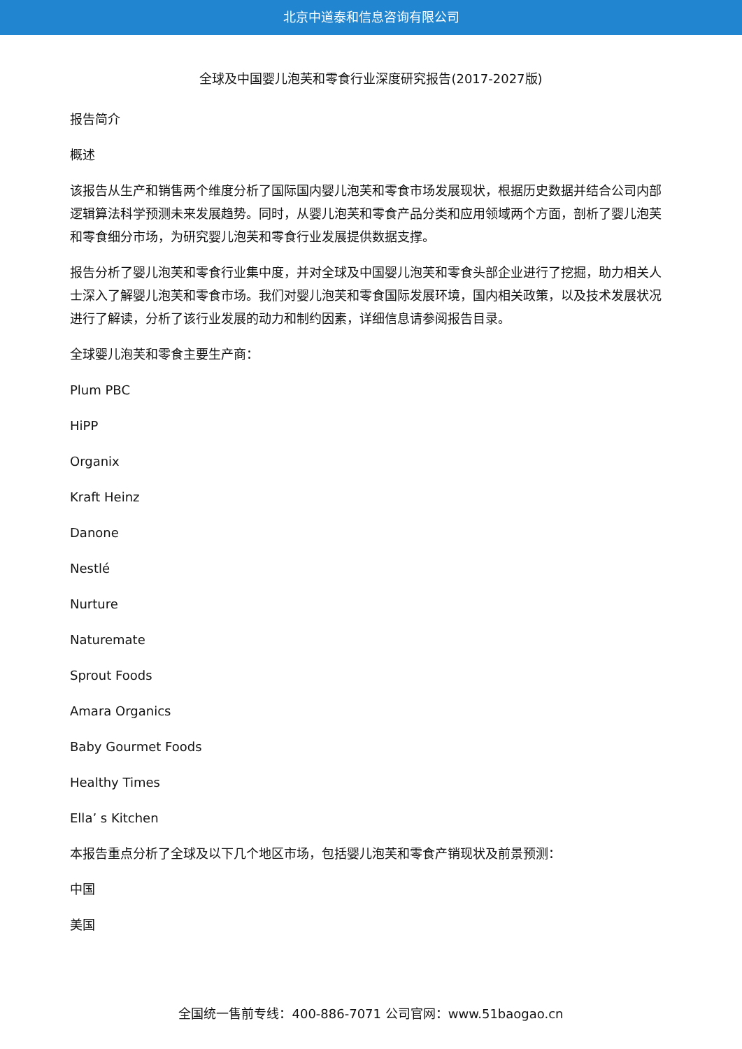北京中道泰和信息咨询有限公司
全球及中国婴儿泡芙和零食行业深度研究报告(2017-2027版)
报告简介
概述
该报告从生产和销售两个维度分析了国际国内婴儿泡芙和零食市场发展现状，根据历史数据并结合公司内部逻辑算法科学预测未来发展趋势。同时，从婴儿泡芙和零食产品分类和应用领域两个方面，剖析了婴儿泡芙和零食细分市场，为研究婴儿泡芙和零食行业发展提供数据支撑。
报告分析了婴儿泡芙和零食行业集中度，并对全球及中国婴儿泡芙和零食头部企业进行了挖掘，助力相关人士深入了解婴儿泡芙和零食市场。我们对婴儿泡芙和零食国际发展环境，国内相关政策，以及技术发展状况进行了解读，分析了该行业发展的动力和制约因素，详细信息请参阅报告目录。
全球婴儿泡芙和零食主要生产商：
Plum PBC
HiPP
Organix
Kraft Heinz
Danone
Nestlé
Nurture
Naturemate
Sprout Foods
Amara Organics
Baby Gourmet Foods
Healthy Times
Ella’ s Kitchen
本报告重点分析了全球及以下几个地区市场，包括婴儿泡芙和零食产销现状及前景预测：
中国
美国
全国统一售前专线：400-886-7071 公司官网：www.51baogao.cn